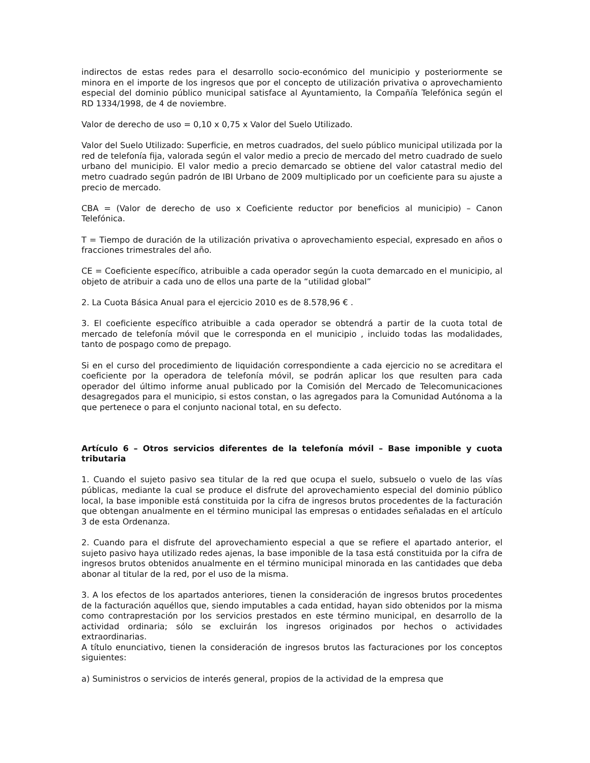indirectos de estas redes para el desarrollo socio-económico del municipio y posteriormente se minora en el importe de los ingresos que por el concepto de utilización privativa o aprovechamiento especial del dominio público municipal satisface al Ayuntamiento, la Compañía Telefónica según el RD 1334/1998, de 4 de noviembre.
Valor de derecho de uso = 0,10 x 0,75 x Valor del Suelo Utilizado.
Valor del Suelo Utilizado: Superficie, en metros cuadrados, del suelo público municipal utilizada por la red de telefonía fija, valorada según el valor medio a precio de mercado del metro cuadrado de suelo urbano del municipio. El valor medio a precio demarcado se obtiene del valor catastral medio del metro cuadrado según padrón de IBI Urbano de 2009 multiplicado por un coeficiente para su ajuste a precio de mercado.
CBA = (Valor de derecho de uso x Coeficiente reductor por beneficios al municipio) – Canon Telefónica.
T = Tiempo de duración de la utilización privativa o aprovechamiento especial, expresado en años o fracciones trimestrales del año.
CE = Coeficiente específico, atribuible a cada operador según la cuota demarcado en el municipio, al objeto de atribuir a cada uno de ellos una parte de la “utilidad global”
2. La Cuota Básica Anual para el ejercicio 2010 es de 8.578,96 € .
3. El coeficiente específico atribuible a cada operador se obtendrá a partir de la cuota total de mercado de telefonía móvil que le corresponda en el municipio , incluido todas las modalidades, tanto de pospago como de prepago.
Si en el curso del procedimiento de liquidación correspondiente a cada ejercicio no se acreditara el coeficiente por la operadora de telefonía móvil, se podrán aplicar los que resulten para cada operador del último informe anual publicado por la Comisión del Mercado de Telecomunicaciones desagregados para el municipio, si estos constan, o las agregados para la Comunidad Autónoma a la que pertenece o para el conjunto nacional total, en su defecto.
Artículo 6 – Otros servicios diferentes de la telefonía móvil – Base imponible y cuota tributaria
1. Cuando el sujeto pasivo sea titular de la red que ocupa el suelo, subsuelo o vuelo de las vías públicas, mediante la cual se produce el disfrute del aprovechamiento especial del dominio público local, la base imponible está constituida por la cifra de ingresos brutos procedentes de la facturación que obtengan anualmente en el término municipal las empresas o entidades señaladas en el artículo 3 de esta Ordenanza.
2. Cuando para el disfrute del aprovechamiento especial a que se refiere el apartado anterior, el sujeto pasivo haya utilizado redes ajenas, la base imponible de la tasa está constituida por la cifra de ingresos brutos obtenidos anualmente en el término municipal minorada en las cantidades que deba abonar al titular de la red, por el uso de la misma.
3. A los efectos de los apartados anteriores, tienen la consideración de ingresos brutos procedentes de la facturación aquéllos que, siendo imputables a cada entidad, hayan sido obtenidos por la misma como contraprestación por los servicios prestados en este término municipal, en desarrollo de la actividad ordinaria; sólo se excluirán los ingresos originados por hechos o actividades extraordinarias.
A título enunciativo, tienen la consideración de ingresos brutos las facturaciones por los conceptos siguientes:
a) Suministros o servicios de interés general, propios de la actividad de la empresa que